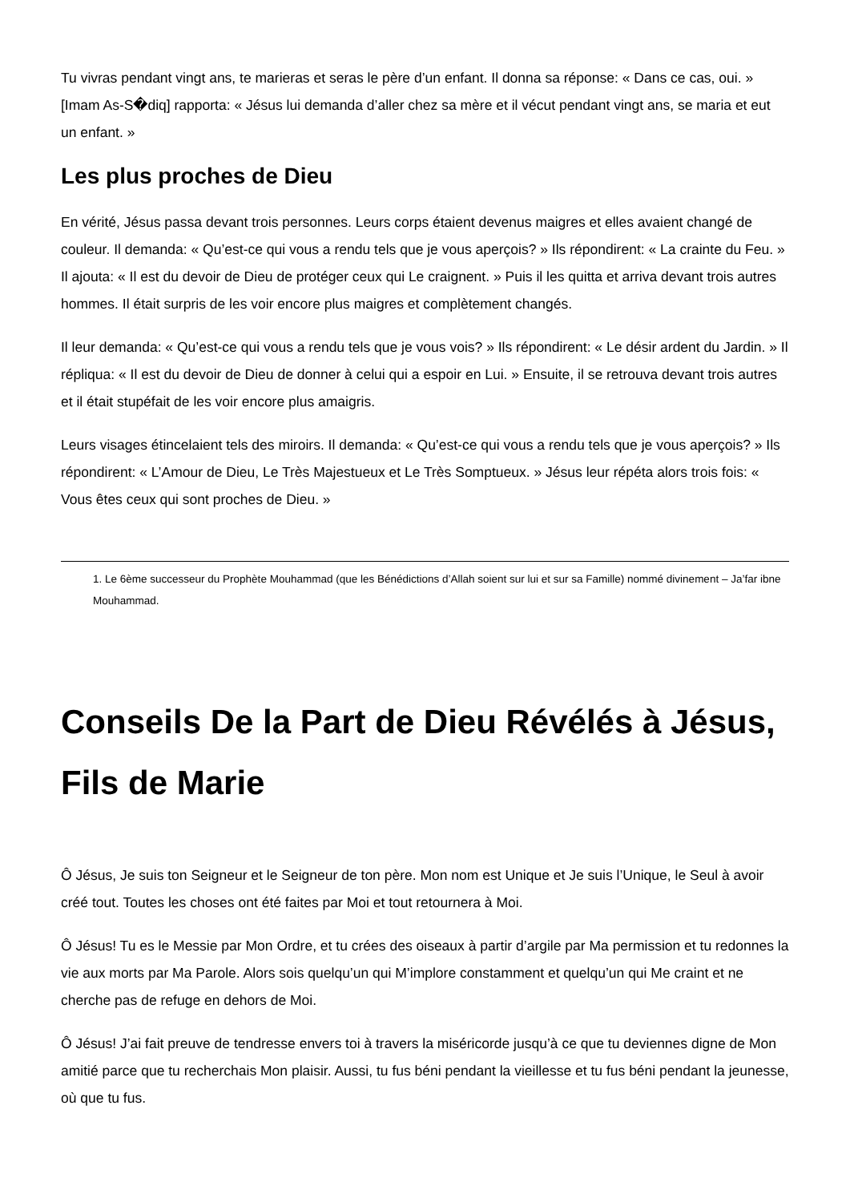Tu vivras pendant vingt ans, te marieras et seras le père d’un enfant. Il donna sa réponse: « Dans ce cas, oui. » [Imam As-S�diq] rapporta: « Jésus lui demanda d’aller chez sa mère et il vécut pendant vingt ans, se maria et eut un enfant. »
Les plus proches de Dieu
En vérité, Jésus passa devant trois personnes. Leurs corps étaient devenus maigres et elles avaient changé de couleur. Il demanda: « Qu’est-ce qui vous a rendu tels que je vous aperçois? » Ils répondirent: « La crainte du Feu. » Il ajouta: « Il est du devoir de Dieu de protéger ceux qui Le craignent. » Puis il les quitta et arriva devant trois autres hommes. Il était surpris de les voir encore plus maigres et complètement changés.
Il leur demanda: « Qu’est-ce qui vous a rendu tels que je vous vois? » Ils répondirent: « Le désir ardent du Jardin. » Il répliqua: « Il est du devoir de Dieu de donner à celui qui a espoir en Lui. » Ensuite, il se retrouva devant trois autres et il était stupéfait de les voir encore plus amaigris.
Leurs visages étincelaient tels des miroirs. Il demanda: « Qu’est-ce qui vous a rendu tels que je vous aperçois? » Ils répondirent: « L’Amour de Dieu, Le Très Majestueux et Le Très Somptueux. » Jésus leur répéta alors trois fois: « Vous êtes ceux qui sont proches de Dieu. »
1. Le 6ème successeur du Prophète Mouhammad (que les Bénédictions d’Allah soient sur lui et sur sa Famille) nommé divinement – Ja’far ibne Mouhammad.
Conseils De la Part de Dieu Révélés à Jésus, Fils de Marie
Ô Jésus, Je suis ton Seigneur et le Seigneur de ton père. Mon nom est Unique et Je suis l’Unique, le Seul à avoir créé tout. Toutes les choses ont été faites par Moi et tout retournera à Moi.
Ô Jésus! Tu es le Messie par Mon Ordre, et tu crées des oiseaux à partir d’argile par Ma permission et tu redonnes la vie aux morts par Ma Parole. Alors sois quelqu’un qui M’implore constamment et quelqu’un qui Me craint et ne cherche pas de refuge en dehors de Moi.
Ô Jésus! J’ai fait preuve de tendresse envers toi à travers la miséricorde jusqu’à ce que tu deviennes digne de Mon amitié parce que tu recherchais Mon plaisir. Aussi, tu fus béni pendant la vieillesse et tu fus béni pendant la jeunesse, où que tu fus.